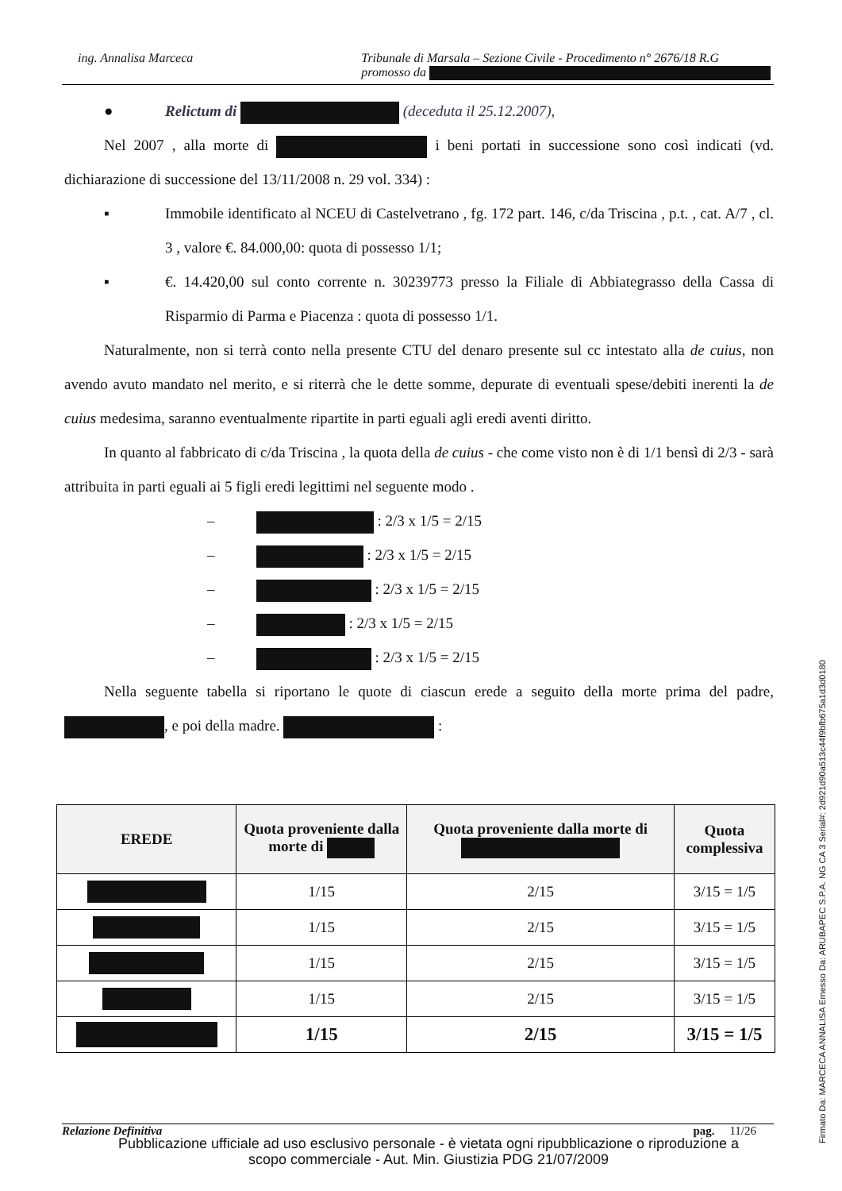ing. Annalisa Marceca Tribunale di Marsala – Sezione Civile - Procedimento n° 2676/18 R.G
promosso da
● Relictum di (deceduta il 25.12.2007),
Nel 2007 , alla morte di i beni portati in successione sono così indicati (vd. dichiarazione di successione del 13/11/2008 n. 29 vol. 334) :
▪ Immobile identificato al NCEU di Castelvetrano , fg. 172 part. 146, c/da Triscina , p.t. , cat. A/7 , cl. 3 , valore €. 84.000,00: quota di possesso 1/1;
▪ €. 14.420,00 sul conto corrente n. 30239773 presso la Filiale di Abbiategrasso della Cassa di Risparmio di Parma e Piacenza : quota di possesso 1/1.
Naturalmente, non si terrà conto nella presente CTU del denaro presente sul cc intestato alla de cuius, non avendo avuto mandato nel merito, e si riterrà che le dette somme, depurate di eventuali spese/debiti inerenti la de cuius medesima, saranno eventualmente ripartite in parti eguali agli eredi aventi diritto.
In quanto al fabbricato di c/da Triscina , la quota della de cuius - che come visto non è di 1/1 bensì di 2/3 - sarà attribuita in parti eguali ai 5 figli eredi legittimi nel seguente modo .
– : 2/3 x 1/5 = 2/15
– : 2/3 x 1/5 = 2/15
– : 2/3 x 1/5 = 2/15
– : 2/3 x 1/5 = 2/15
– : 2/3 x 1/5 = 2/15
Nella seguente tabella si riportano le quote di ciascun erede a seguito della morte prima del padre, , e poi della madre. :
| EREDE | Quota proveniente dalla morte di | Quota proveniente dalla morte di | Quota complessiva |
| --- | --- | --- | --- |
| | 1/15 | 2/15 | 3/15 = 1/5 |
| | 1/15 | 2/15 | 3/15 = 1/5 |
| | 1/15 | 2/15 | 3/15 = 1/5 |
| | 1/15 | 2/15 | 3/15 = 1/5 |
| | 1/15 | 2/15 | 3/15 = 1/5 |
Relazione Definitiva pag. 11/26
Pubblicazione ufficiale ad uso esclusivo personale - è vietata ogni ripubblicazione o riproduzione a scopo commerciale - Aut. Min. Giustizia PDG 21/07/2009
Firmato Da: MARCECA ANNALISA Emesso Da: ARUBAPEC S.P.A. NG CA 3 Serial#: 2d921d90a513c44f9bfb675a1d3d0180